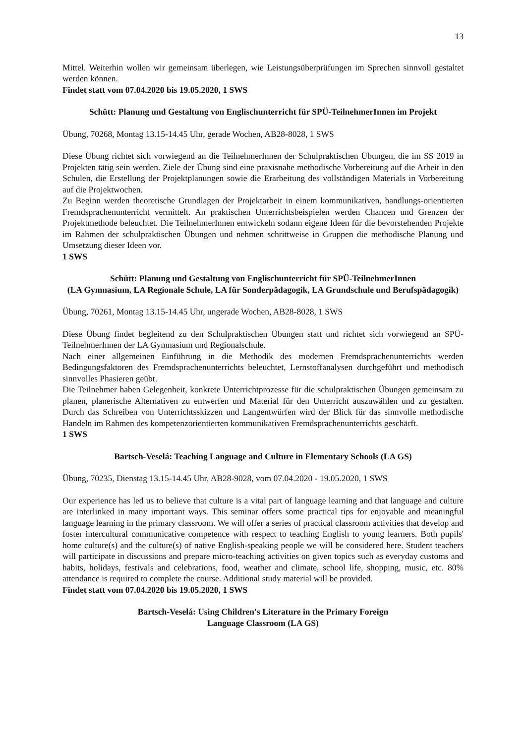13
Mittel. Weiterhin wollen wir gemeinsam überlegen, wie Leistungsüberprüfungen im Sprechen sinnvoll gestaltet werden können.
Findet statt vom 07.04.2020 bis 19.05.2020, 1 SWS
Schütt: Planung und Gestaltung von Englischunterricht für SPÜ-TeilnehmerInnen im Projekt
Übung, 70268, Montag 13.15-14.45 Uhr, gerade Wochen, AB28-8028, 1 SWS
Diese Übung richtet sich vorwiegend an die TeilnehmerInnen der Schulpraktischen Übungen, die im SS 2019 in Projekten tätig sein werden. Ziele der Übung sind eine praxisnahe methodische Vorbereitung auf die Arbeit in den Schulen, die Erstellung der Projektplanungen sowie die Erarbeitung des vollständigen Materials in Vorbereitung auf die Projektwochen.
Zu Beginn werden theoretische Grundlagen der Projektarbeit in einem kommunikativen, handlungs-orientierten Fremdsprachenunterricht vermittelt. An praktischen Unterrichtsbeispielen werden Chancen und Grenzen der Projektmethode beleuchtet. Die TeilnehmerInnen entwickeln sodann eigene Ideen für die bevorstehenden Projekte im Rahmen der schulpraktischen Übungen und nehmen schrittweise in Gruppen die methodische Planung und Umsetzung dieser Ideen vor.
1 SWS
Schütt: Planung und Gestaltung von Englischunterricht für SPÜ-TeilnehmerInnen
(LA Gymnasium, LA Regionale Schule, LA für Sonderpädagogik, LA Grundschule und Berufspädagogik)
Übung, 70261, Montag 13.15-14.45 Uhr, ungerade Wochen, AB28-8028, 1 SWS
Diese Übung findet begleitend zu den Schulpraktischen Übungen statt und richtet sich vorwiegend an SPÜ-TeilnehmerInnen der LA Gymnasium und Regionalschule.
Nach einer allgemeinen Einführung in die Methodik des modernen Fremdsprachenunterrichts werden Bedingungsfaktoren des Fremdsprachenunterrichts beleuchtet, Lernstoffanalysen durchgeführt und methodisch sinnvolles Phasieren geübt.
Die Teilnehmer haben Gelegenheit, konkrete Unterrichtprozesse für die schulpraktischen Übungen gemeinsam zu planen, planerische Alternativen zu entwerfen und Material für den Unterricht auszuwählen und zu gestalten. Durch das Schreiben von Unterrichtsskizzen und Langentwürfen wird der Blick für das sinnvolle methodische Handeln im Rahmen des kompetenzorientierten kommunikativen Fremdsprachenunterrichts geschärft.
1 SWS
Bartsch-Veselá: Teaching Language and Culture in Elementary Schools (LA GS)
Übung, 70235, Dienstag 13.15-14.45 Uhr, AB28-9028, vom 07.04.2020 - 19.05.2020, 1 SWS
Our experience has led us to believe that culture is a vital part of language learning and that language and culture are interlinked in many important ways. This seminar offers some practical tips for enjoyable and meaningful language learning in the primary classroom. We will offer a series of practical classroom activities that develop and foster intercultural communicative competence with respect to teaching English to young learners. Both pupils' home culture(s) and the culture(s) of native English-speaking people we will be considered here. Student teachers will participate in discussions and prepare micro-teaching activities on given topics such as everyday customs and habits, holidays, festivals and celebrations, food, weather and climate, school life, shopping, music, etc. 80% attendance is required to complete the course. Additional study material will be provided.
Findet statt vom 07.04.2020 bis 19.05.2020, 1 SWS
Bartsch-Veselá: Using Children's Literature in the Primary Foreign
Language Classroom (LA GS)